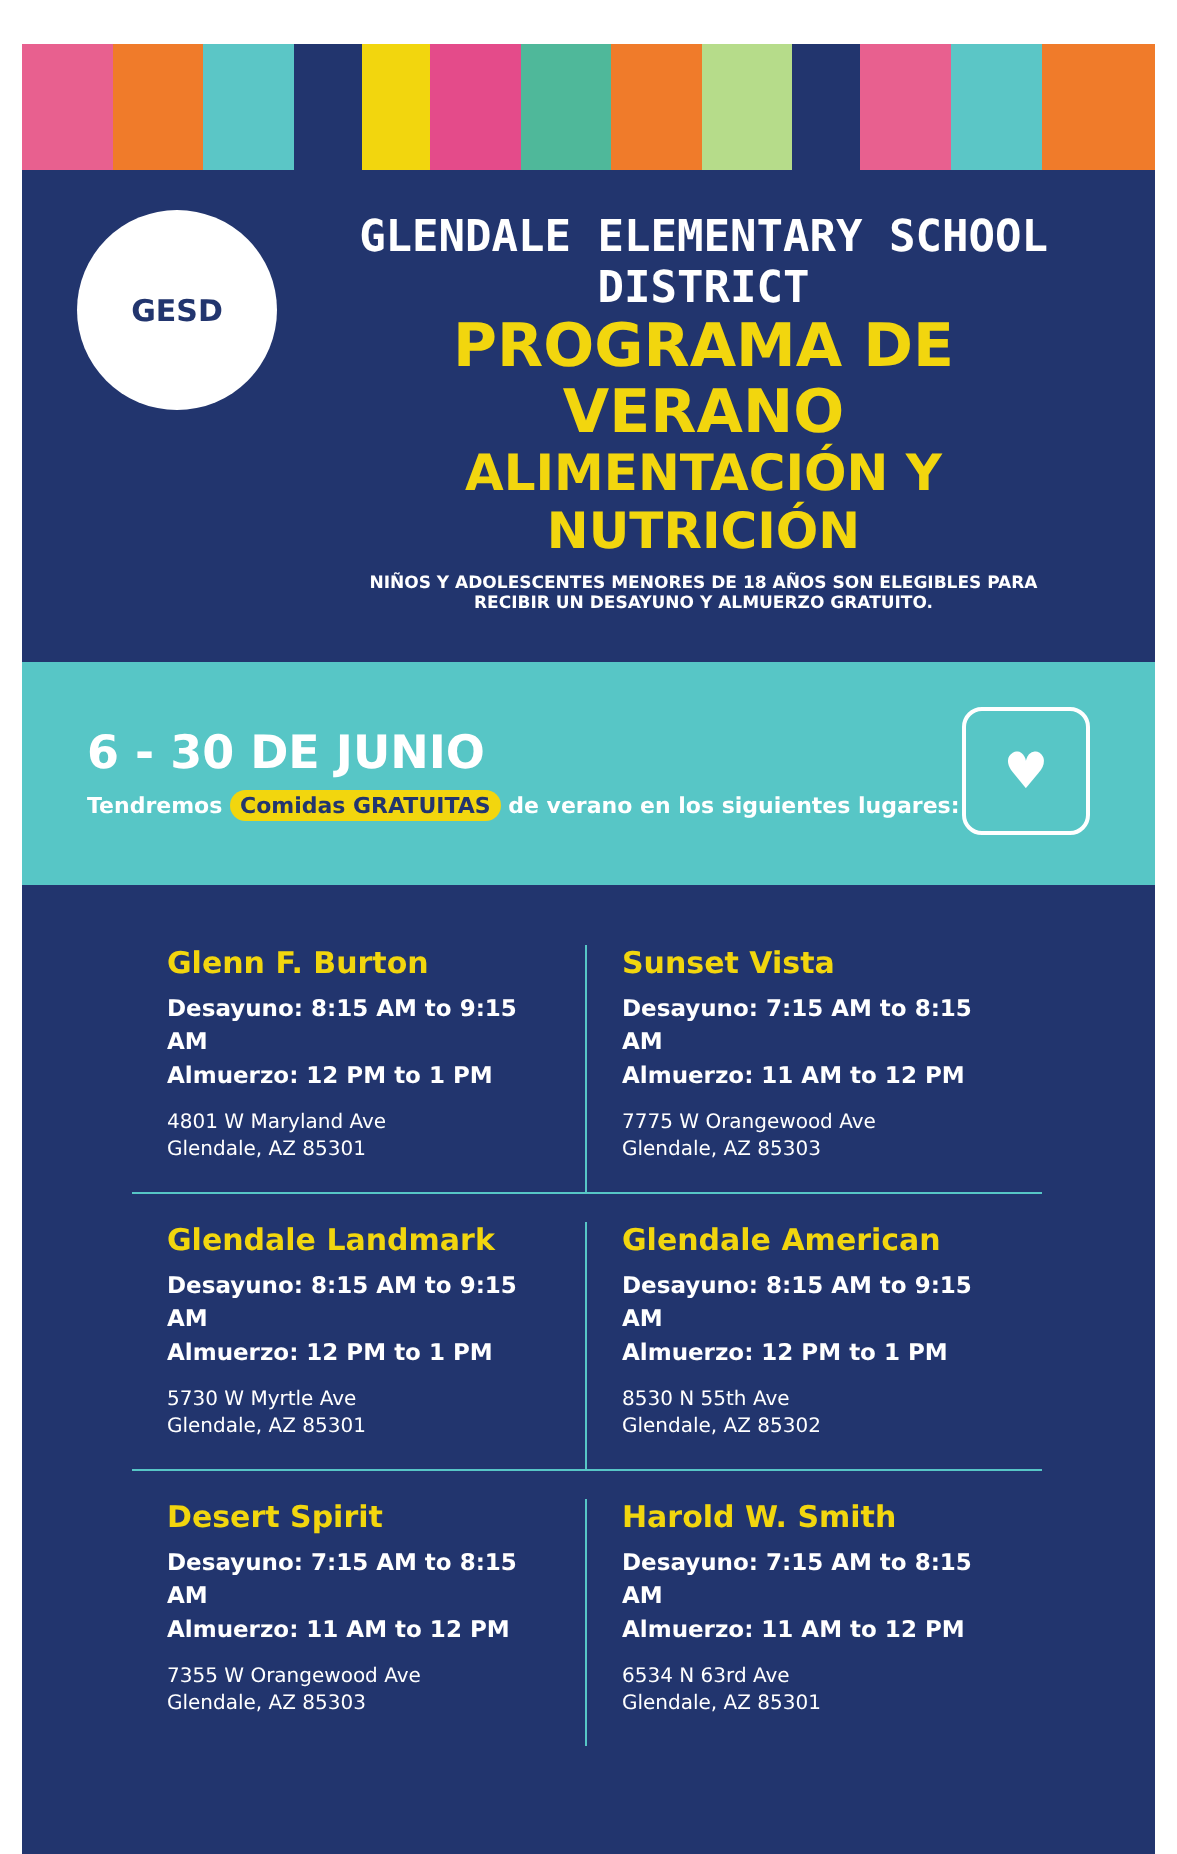GESD
GLENDALE ELEMENTARY SCHOOL DISTRICT
PROGRAMA DE VERANO
ALIMENTACIÓN Y NUTRICIÓN
NIÑOS Y ADOLESCENTES MENORES DE 18 AÑOS SON ELEGIBLES PARA
RECIBIR UN DESAYUNO Y ALMUERZO GRATUITO.
6 - 30 DE JUNIO
Tendremos Comidas GRATUITAS de verano en los siguientes lugares:
♥
Glenn F. Burton
Desayuno: 8:15 AM to 9:15 AM
Almuerzo: 12 PM to 1 PM
4801 W Maryland Ave
Glendale, AZ 85301
Sunset Vista
Desayuno: 7:15 AM to 8:15 AM
Almuerzo: 11 AM to 12 PM
7775 W Orangewood Ave
Glendale, AZ 85303
Glendale Landmark
Desayuno: 8:15 AM to 9:15 AM
Almuerzo: 12 PM to 1 PM
5730 W Myrtle Ave
Glendale, AZ 85301
Glendale American
Desayuno: 8:15 AM to 9:15 AM
Almuerzo: 12 PM to 1 PM
8530 N 55th Ave
Glendale, AZ 85302
Desert Spirit
Desayuno: 7:15 AM to 8:15 AM
Almuerzo: 11 AM to 12 PM
7355 W Orangewood Ave
Glendale, AZ 85303
Harold W. Smith
Desayuno: 7:15 AM to 8:15 AM
Almuerzo: 11 AM to 12 PM
6534 N 63rd Ave
Glendale, AZ 85301